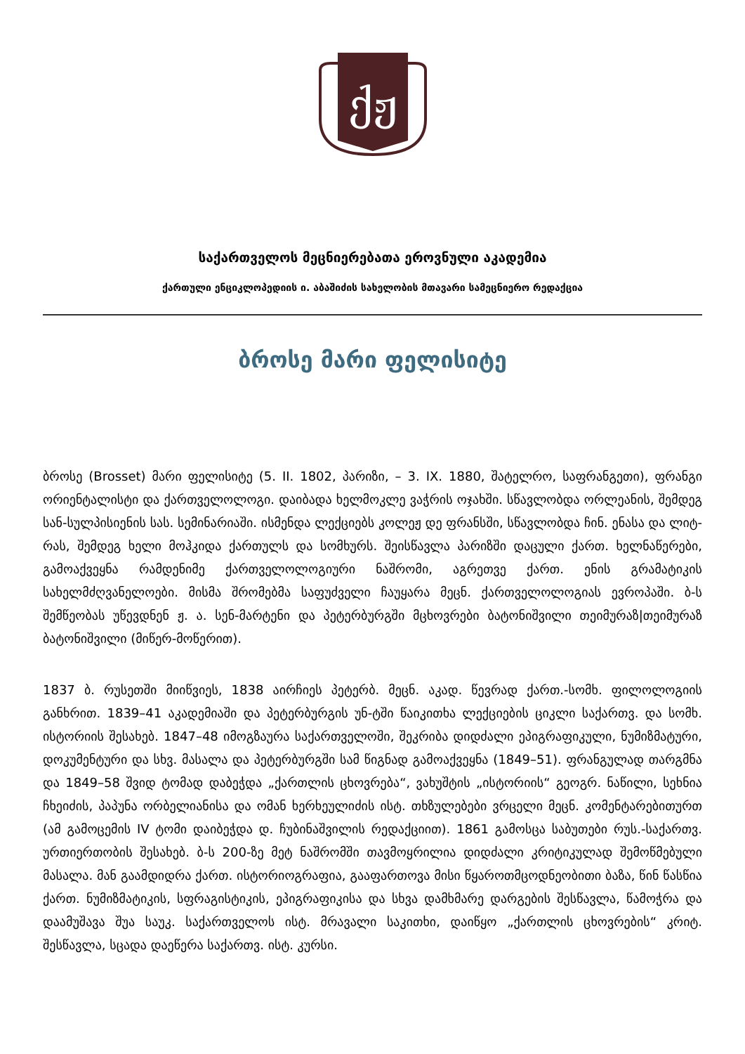ქჟ
საქართველოს მეცნიერებათა ეროვნული აკადემია
ქართული ენციკლოპედიის ი. აბაშიძის სახელობის მთავარი სამეცნიერო რედაქცია
ბროსე მარი ფელისიტე
ბროსე (Brosset) მარი ფელისიტე (5. II. 1802, პარიზი, – 3. IX. 1880, შატელრო, საფრანგეთი), ფრანგი ორიენტალისტი და ქართველოლოგი. დაიბადა ხელმოკლე ვაჭრის ოჯახში. სწავლობდა ორლეანის, შემდეგ სან-სულპისიენის სას. სემინარიაში. ისმენდა ლექციებს კოლეჟ დე ფრანსში, სწავლობდა ჩინ. ენასა და ლიტ-რას, შემდეგ ხელი მოჰკიდა ქართულს და სომხურს. შეისწავლა პარიზში დაცული ქართ. ხელნაწერები, გამოაქვეყნა რამდენიმე ქართველოლოგიური ნაშრომი, აგრეთვე ქართ. ენის გრამატიკის სახელმძღვანელოები. მისმა შრომებმა საფუძველი ჩაუყარა მეცნ. ქართველოლოგიას ევროპაში. ბ-ს შემწეობას უწევდნენ ჟ. ა. სენ-მარტენი და პეტერბურგში მცხოვრები ბატონიშვილი თეიმურაზ|თეიმურაზ ბატონიშვილი (მიწერ-მოწერით).
1837 ბ. რუსეთში მიიწვიეს, 1838 აირჩიეს პეტერბ. მეცნ. აკად. წევრად ქართ.-სომხ. ფილოლოგიის განხრით. 1839–41 აკადემიაში და პეტერბურგის უნ-ტში წაიკითხა ლექციების ციკლი საქართვ. და სომხ. ისტორიის შესახებ. 1847–48 იმოგზაურა საქართველოში, შეკრიბა დიდძალი ეპიგრაფიკული, ნუმიზმატური, დოკუმენტური და სხვ. მასალა და პეტერბურგში სამ წიგნად გამოაქვეყნა (1849–51). ფრანგულად თარგმნა და 1849–58 შვიდ ტომად დაბეჭდა „ქართლის ცხოვრება“, ვახუშტის „ისტორიის“ გეოგრ. ნაწილი, სეხნია ჩხეიძის, პაპუნა ორბელიანისა და ომან ხერხეულიძის ისტ. თხზულებები ვრცელი მეცნ. კომენტარებითურთ (ამ გამოცემის IV ტომი დაიბეჭდა დ. ჩუბინაშვილის რედაქციით). 1861 გამოსცა საბუთები რუს.-საქართვ. ურთიერთობის შესახებ. ბ-ს 200-ზე მეტ ნაშრომში თავმოყრილია დიდძალი კრიტიკულად შემოწმებული მასალა. მან გაამდიდრა ქართ. ისტორიოგრაფია, გააფართოვა მისი წყაროთმცოდნეობითი ბაზა, წინ წასწია ქართ. ნუმიზმატიკის, სფრაგისტიკის, ეპიგრაფიკისა და სხვა დამხმარე დარგების შესწავლა, წამოჭრა და დაამუშავა შუა საუკ. საქართველოს ისტ. მრავალი საკითხი, დაიწყო „ქართლის ცხოვრების“ კრიტ. შესწავლა, სცადა დაეწერა საქართვ. ისტ. კურსი.